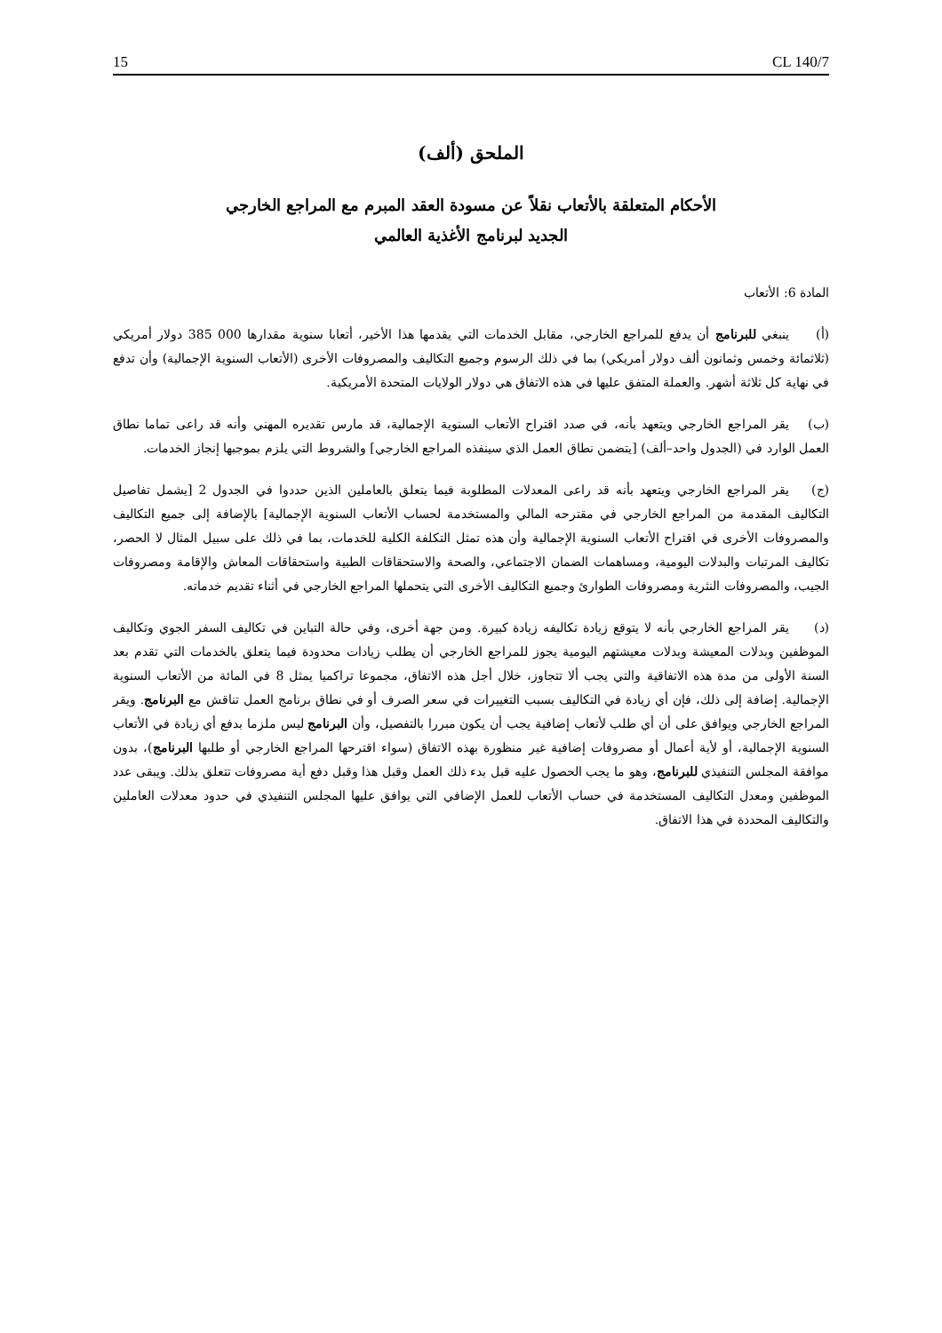15 CL 140/7
الملحق (ألف)
الأحكام المتعلقة بالأتعاب نقلاً عن مسودة العقد المبرم مع المراجع الخارجي
الجديد لبرنامج الأغذية العالمي
المادة 6: الأتعاب
(أ) ينبغي للبرنامج أن يدفع للمراجع الخارجي، مقابل الخدمات التي يقدمها هذا الأخير، أتعابا سنوية مقدارها 000 385 دولار أمريكي (ثلاثمائة وخمس وثمانون ألف دولار أمريكي) بما في ذلك الرسوم وجميع التكاليف والمصروفات الأخرى (الأتعاب السنوية الإجمالية) وأن تدفع في نهاية كل ثلاثة أشهر. والعملة المتفق عليها في هذه الاتفاق هي دولار الولايات المتحدة الأمريكية.
(ب) يقر المراجع الخارجي ويتعهد بأنه، في صدد اقتراح الأتعاب السنوية الإجمالية، قد مارس تقديره المهني وأنه قد راعى تماما نطاق العمل الوارد في (الجدول واحد–ألف) [يتضمن نطاق العمل الذي سينفذه المراجع الخارجي] والشروط التي يلزم بموجبها إنجاز الخدمات.
(ج) يقر المراجع الخارجي ويتعهد بأنه قد راعى المعدلات المطلوبة فيما يتعلق بالعاملين الذين حددوا في الجدول 2 [يشمل تفاصيل التكاليف المقدمة من المراجع الخارجي في مقترحه المالي والمستخدمة لحساب الأتعاب السنوية الإجمالية] بالإضافة إلى جميع التكاليف والمصروفات الأخرى في اقتراح الأتعاب السنوية الإجمالية وأن هذه تمثل التكلفة الكلية للخدمات، بما في ذلك على سبيل المثال لا الحصر، تكاليف المرتبات والبدلات اليومية، ومساهمات الضمان الاجتماعي، والصحة والاستحقاقات الطبية واستحقاقات المعاش والإقامة ومصروفات الجيب، والمصروفات النثرية ومصروفات الطوارئ وجميع التكاليف الأخرى التي يتحملها المراجع الخارجي في أثناء تقديم خدماته.
(د) يقر المراجع الخارجي بأنه لا يتوقع زيادة تكاليفه زيادة كبيرة. ومن جهة أخرى، وفي حالة التباين في تكاليف السفر الجوي وتكاليف الموظفين وبدلات المعيشة وبدلات معيشتهم اليومية يجوز للمراجع الخارجي أن يطلب زيادات محدودة فيما يتعلق بالخدمات التي تقدم بعد السنة الأولى من مدة هذه الاتفاقية والتي يجب ألا تتجاوز، خلال أجل هذه الاتفاق، مجموعا تراكميا يمثل 8 في المائة من الأتعاب السنوية الإجمالية. إضافة إلى ذلك، فإن أي زيادة في التكاليف بسبب التغييرات في سعر الصرف أو في نطاق برنامج العمل تناقش مع البرنامج. ويقر المراجع الخارجي ويوافق على أن أي طلب لأتعاب إضافية يجب أن يكون مبررا بالتفصيل، وأن البرنامج ليس ملزما بدفع أي زيادة في الأتعاب السنوية الإجمالية، أو لأية أعمال أو مصروفات إضافية غير منظورة بهذه الاتفاق (سواء اقترحها المراجع الخارجي أو طلبها البرنامج)، بدون موافقة المجلس التنفيذي للبرنامج، وهو ما يجب الحصول عليه قبل بدء ذلك العمل وقبل هذا وقبل دفع أية مصروفات تتعلق بذلك. ويبقى عدد الموظفين ومعدل التكاليف المستخدمة في حساب الأتعاب للعمل الإضافي التي يوافق عليها المجلس التنفيذي في حدود معدلات العاملين والتكاليف المحددة في هذا الاتفاق.